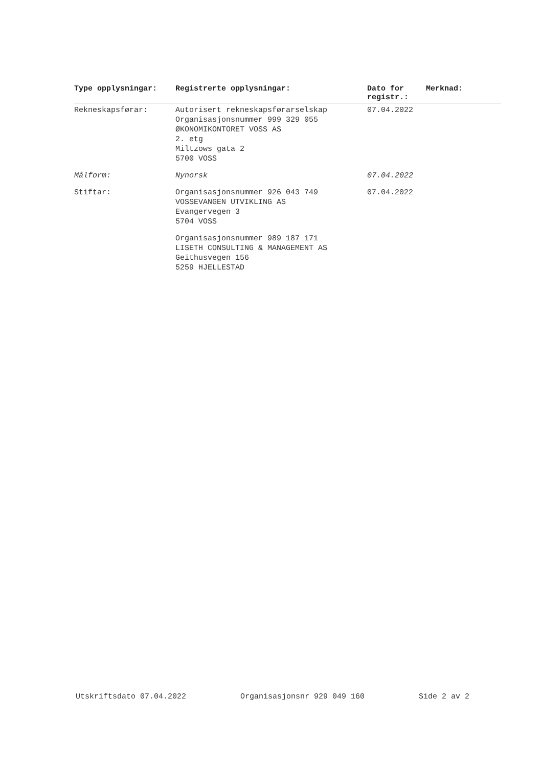| Type opplysningar: | Registrerte opplysningar: | Dato for registr.: | Merknad: |
| --- | --- | --- | --- |
| Rekneskapsførar: | Autorisert rekneskapsførarselskap Organisasjonsnummer 999 329 055 ØKONOMIKONTORET VOSS AS 2. etg Miltzows gata 2 5700 VOSS | 07.04.2022 | |
| Målform: | Nynorsk | 07.04.2022 | |
| Stiftar: | Organisasjonsnummer 926 043 749 VOSSEVANGEN UTVIKLING AS Evangervegen 3 5704 VOSS | 07.04.2022 | |
| | Organisasjonsnummer 989 187 171 LISETH CONSULTING & MANAGEMENT AS Geithusvegen 156 5259 HJELLESTAD | | |
Utskriftsdato 07.04.2022 Organisasjonsnr 929 049 160 Side 2 av 2